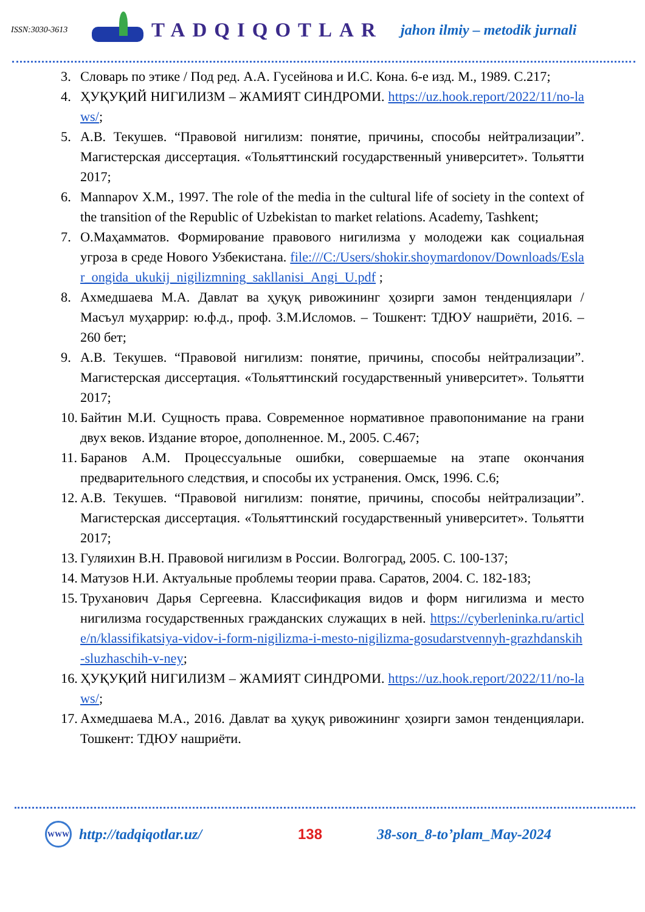ISSN:3030-3613
TADQIQOTLAR
jahon ilmiy – metodik jurnali
3. Словарь по этике / Под ред. А.А. Гусейнова и И.С. Кона. 6-е изд. М., 1989. С.217;
4. ҲУҚУҚИЙ НИГИЛИЗМ – ЖАМИЯТ СИНДРОМИ. https://uz.hook.report/2022/11/no-laws/;
5. А.В. Текушев. “Правовой нигилизм: понятие, причины, способы нейтрализации”. Магистерская диссертация. «Тольяттинский государственный университет». Тольятти 2017;
6. Mannapov X.M., 1997. The role of the media in the cultural life of society in the context of the transition of the Republic of Uzbekistan to market relations. Academy, Tashkent;
7. О.Маҳамматов. Формирование правового нигилизма у молодежи как социальная угроза в среде Нового Узбекистана. file:///C:/Users/shokir.shoymardonov/Downloads/Eslar_ongida_ukukij_nigilizmning_sakllanisi_Angi_U.pdf ;
8. Ахмедшаева М.А. Давлат ва ҳуқуқ ривожининг ҳозирги замон тенденциялари / Масъул муҳаррир: ю.ф.д., проф. З.М.Исломов. – Тошкент: ТДЮУ нашриёти, 2016. –260 бет;
9. А.В. Текушев. “Правовой нигилизм: понятие, причины, способы нейтрализации”. Магистерская диссертация. «Тольяттинский государственный университет». Тольятти 2017;
10. Байтин М.И. Сущность права. Современное нормативное правопонимание на грани двух веков. Издание второе, дополненное. М., 2005. С.467;
11. Баранов А.М. Процессуальные ошибки, совершаемые на этапе окончания предварительного следствия, и способы их устранения. Омск, 1996. С.6;
12. А.В. Текушев. “Правовой нигилизм: понятие, причины, способы нейтрализации”. Магистерская диссертация. «Тольяттинский государственный университет». Тольятти 2017;
13. Гуляихин В.Н. Правовой нигилизм в России. Волгоград, 2005. С. 100-137;
14. Матузов Н.И. Актуальные проблемы теории права. Саратов, 2004. С. 182-183;
15. Труханович Дарья Сергеевна. Классификация видов и форм нигилизма и место нигилизма государственных гражданских служащих в ней. https://cyberleninka.ru/article/n/klassifikatsiya-vidov-i-form-nigilizma-i-mesto-nigilizma-gosudarstvennyh-grazhdanskih-sluzhaschih-v-ney;
16. ҲУҚУҚИЙ НИГИЛИЗМ – ЖАМИЯТ СИНДРОМИ. https://uz.hook.report/2022/11/no-laws/;
17. Ахмедшаева М.А., 2016. Давлат ва ҳуқуқ ривожининг ҳозирги замон тенденциялари. Тошкент: ТДЮУ нашриёти.
WWW
http://tadqiqotlar.uz/ 138 38-son_8-to’plam_May-2024